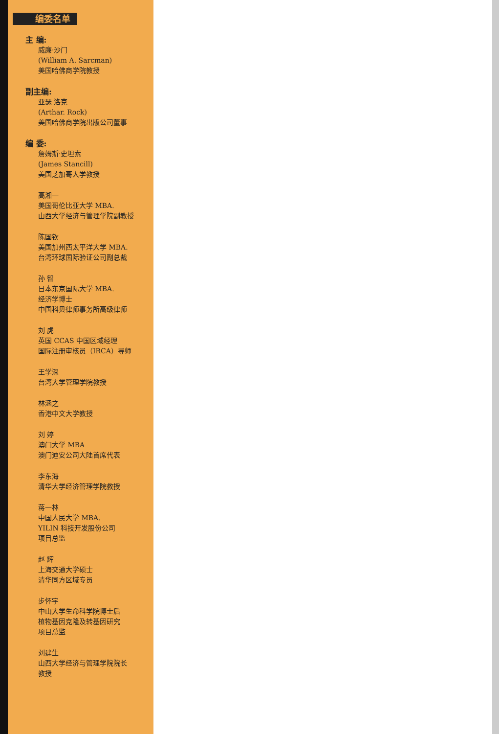编委名单
主 编:
威廉·沙门
(William A. Sarcman)
美国哈佛商学院教授
副主编:
亚瑟 洛克
(Arthar. Rock)
美国哈佛商学院出版公司董事
编 委:
詹姆斯·史坦索
(James Stancill)
美国芝加哥大学教授
高湘一
美国哥伦比亚大学 MBA.
山西大学经济与管理学院副教授
陈国钦
美国加州西太平洋大学 MBA.
台湾环球国际验证公司副总裁
孙 智
日本东京国际大学 MBA.
经济学博士
中国科贝律师事务所高级律师
刘 虎
英国 CCAS 中国区域经理
国际注册审核员（IRCA）导师
王学深
台湾大学管理学院教授
林涵之
香港中文大学教授
刘 婷
澳门大学 MBA
澳门迪安公司大陆首席代表
李东海
清华大学经济管理学院教授
蒋一林
中国人民大学 MBA.
YILIN 科技开发股份公司
项目总监
赵 辉
上海交通大学硕士
清华同方区域专员
步怀宇
中山大学生命科学院博士后
植物基因克隆及转基因研究
项目总监
刘建生
山西大学经济与管理学院院长
教授